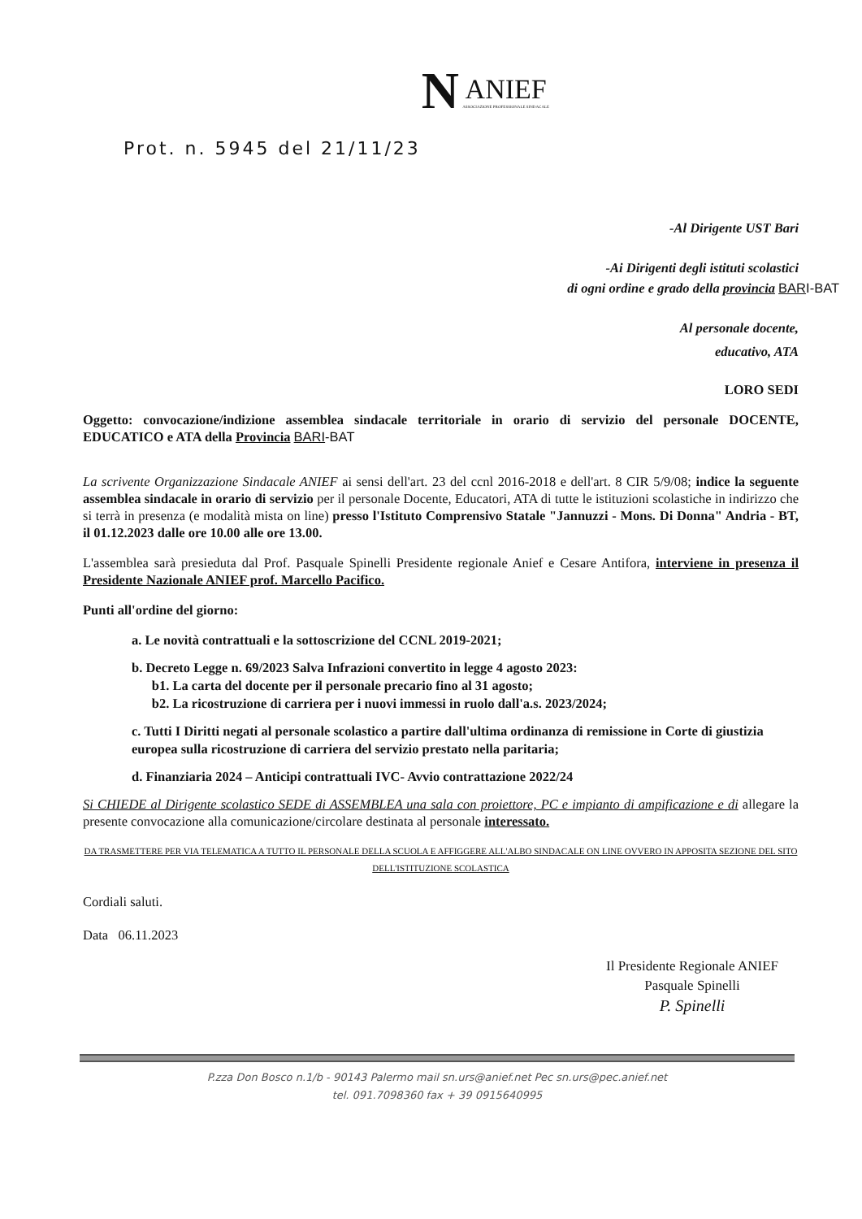N ANIEF ASSOCIAZIONE PROFESSIONALE SINDACALE
Prot. n. 5945 del 21/11/23
-Al Dirigente UST Bari
-Ai Dirigenti degli istituti scolastici
di ogni ordine e grado della provincia BARI-BAT
Al personale docente,
educativo, ATA
LORO SEDI
Oggetto: convocazione/indizione assemblea sindacale territoriale in orario di servizio del personale DOCENTE, EDUCATICO e ATA della Provincia BARI-BAT
La scrivente Organizzazione Sindacale ANIEF ai sensi dell'art. 23 del ccnl 2016-2018 e dell'art. 8 CIR 5/9/08; indice la seguente assemblea sindacale in orario di servizio per il personale Docente, Educatori, ATA di tutte le istituzioni scolastiche in indirizzo che si terrà in presenza (e modalità mista on line) presso l'Istituto Comprensivo Statale "Jannuzzi - Mons. Di Donna" Andria - BT, il 01.12.2023 dalle ore 10.00 alle ore 13.00.
L'assemblea sarà presieduta dal Prof. Pasquale Spinelli Presidente regionale Anief e Cesare Antifora, interviene in presenza il Presidente Nazionale ANIEF prof. Marcello Pacifico.
Punti all'ordine del giorno:
a. Le novità contrattuali e la sottoscrizione del CCNL 2019-2021;
b. Decreto Legge n. 69/2023 Salva Infrazioni convertito in legge 4 agosto 2023:
b1. La carta del docente per il personale precario fino al 31 agosto;
b2. La ricostruzione di carriera per i nuovi immessi in ruolo dall'a.s. 2023/2024;
c. Tutti I Diritti negati al personale scolastico a partire dall'ultima ordinanza di remissione in Corte di giustizia europea sulla ricostruzione di carriera del servizio prestato nella paritaria;
d. Finanziaria 2024 – Anticipi contrattuali IVC- Avvio contrattazione 2022/24
Si CHIEDE al Dirigente scolastico SEDE di ASSEMBLEA una sala con proiettore, PC e impianto di ampificazione e di allegare la presente convocazione alla comunicazione/circolare destinata al personale interessato.
DA TRASMETTERE PER VIA TELEMATICA A TUTTO IL PERSONALE DELLA SCUOLA E AFFIGGERE ALL'ALBO SINDACALE ON LINE OVVERO IN APPOSITA SEZIONE DEL SITO DELL'ISTITUZIONE SCOLASTICA
Cordiali saluti.
Data 06.11.2023
Il Presidente Regionale ANIEF
Pasquale Spinelli
P. Spinelli
P.zza Don Bosco n.1/b - 90143 Palermo mail sn.urs@anief.net Pec sn.urs@pec.anief.net
tel. 091.7098360 fax + 39 0915640995